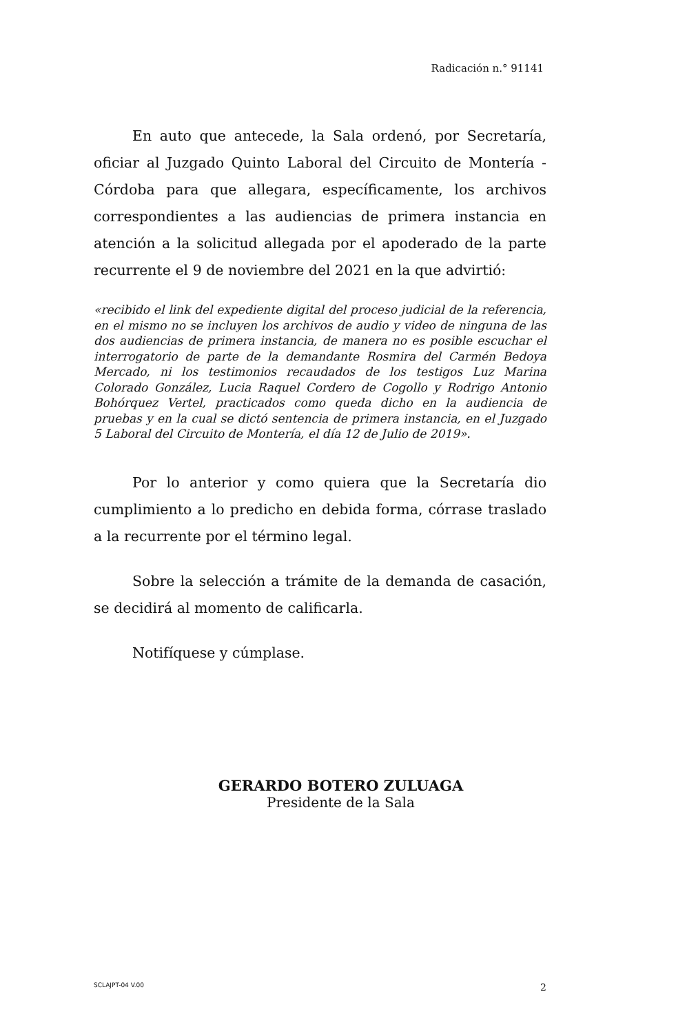Radicación n.° 91141
En auto que antecede, la Sala ordenó, por Secretaría, oficiar al Juzgado Quinto Laboral del Circuito de Montería - Córdoba para que allegara, específicamente, los archivos correspondientes a las audiencias de primera instancia en atención a la solicitud allegada por el apoderado de la parte recurrente el 9 de noviembre del 2021 en la que advirtió:
«recibido el link del expediente digital del proceso judicial de la referencia, en el mismo no se incluyen los archivos de audio y video de ninguna de las dos audiencias de primera instancia, de manera no es posible escuchar el interrogatorio de parte de la demandante Rosmira del Carmén Bedoya Mercado, ni los testimonios recaudados de los testigos Luz Marina Colorado González, Lucia Raquel Cordero de Cogollo y Rodrigo Antonio Bohórquez Vertel, practicados como queda dicho en la audiencia de pruebas y en la cual se dictó sentencia de primera instancia, en el Juzgado 5 Laboral del Circuito de Montería, el día 12 de Julio de 2019».
Por lo anterior y como quiera que la Secretaría dio cumplimiento a lo predicho en debida forma, córrase traslado a la recurrente por el término legal.
Sobre la selección a trámite de la demanda de casación, se decidirá al momento de calificarla.
Notifíquese y cúmplase.
GERARDO BOTERO ZULUAGA
Presidente de la Sala
SCLAJPT-04 V.00 2